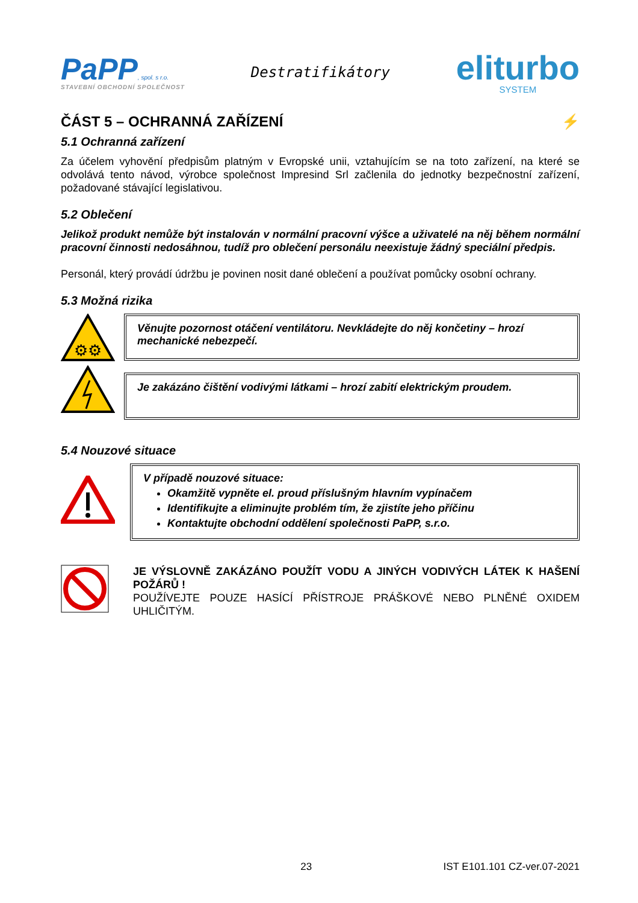PaPP, spol. s r.o.
STAVEBNÍ OBCHODNÍ SPOLEČNOST
Destratifikátory
eliturbo
SYSTEM
ČÁST 5 – OCHRANNÁ ZAŘÍZENÍ ⚡
5.1 Ochranná zařízení
Za účelem vyhovění předpisům platným v Evropské unii, vztahujícím se na toto zařízení, na které se odvolává tento návod, výrobce společnost Impresind Srl začlenila do jednotky bezpečnostní zařízení, požadované stávající legislativou.
5.2 Oblečení
Jelikož produkt nemůže být instalován v normální pracovní výšce a uživatelé na něj během normální pracovní činnosti nedosáhnou, tudíž pro oblečení personálu neexistuje žádný speciální předpis.
Personál, který provádí údržbu je povinen nosit dané oblečení a používat pomůcky osobní ochrany.
5.3 Možná rizika
⚙⚙
Věnujte pozornost otáčení ventilátoru. Nevkládejte do něj končetiny – hrozí mechanické nebezpečí.
Je zakázáno čištění vodivými látkami – hrozí zabití elektrickým proudem.
5.4 Nouzové situace
V případě nouzové situace:
Okamžitě vypněte el. proud příslušným hlavním vypínačem
Identifikujte a eliminujte problém tím, že zjistíte jeho příčinu
Kontaktujte obchodní oddělení společnosti PaPP, s.r.o.
JE VÝSLOVNĚ ZAKÁZÁNO POUŽÍT VODU A JINÝCH VODIVÝCH LÁTEK K HAŠENÍ POŽÁRŮ !
POUŽÍVEJTE POUZE HASÍCÍ PŘÍSTROJE PRÁŠKOVÉ NEBO PLNĚNÉ OXIDEM UHLIČITÝM.
23 IST E101.101 CZ-ver.07-2021